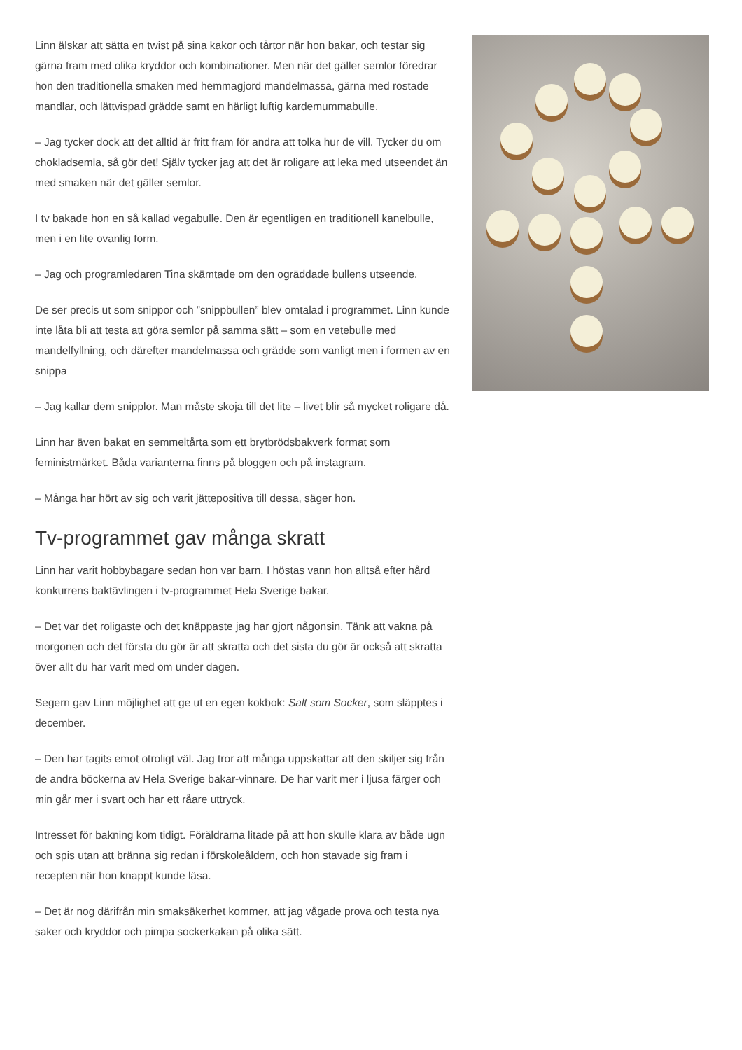Linn älskar att sätta en twist på sina kakor och tårtor när hon bakar, och testar sig gärna fram med olika kryddor och kombinationer. Men när det gäller semlor föredrar hon den traditionella smaken med hemmagjord mandelmassa, gärna med rostade mandlar, och lättvispad grädde samt en härligt luftig kardemummabulle.
– Jag tycker dock att det alltid är fritt fram för andra att tolka hur de vill. Tycker du om chokladsemla, så gör det! Själv tycker jag att det är roligare att leka med utseendet än med smaken när det gäller semlor.
I tv bakade hon en så kallad vegabulle. Den är egentligen en traditionell kanelbulle, men i en lite ovanlig form.
– Jag och programledaren Tina skämtade om den ogräddade bullens utseende.
De ser precis ut som snippor och ”snippbullen” blev omtalad i programmet. Linn kunde inte låta bli att testa att göra semlor på samma sätt – som en vetebulle med mandelfyllning, och därefter mandelmassa och grädde som vanligt men i formen av en snippa
– Jag kallar dem snipplor. Man måste skoja till det lite – livet blir så mycket roligare då.
Linn har även bakat en semmeltårta som ett brytbrödsbakverk format som feministmärket. Båda varianterna finns på bloggen och på instagram.
– Många har hört av sig och varit jättepositiva till dessa, säger hon.
Tv-programmet gav många skratt
Linn har varit hobbybagare sedan hon var barn. I höstas vann hon alltså efter hård konkurrens baktävlingen i tv-programmet Hela Sverige bakar.
– Det var det roligaste och det knäppaste jag har gjort någonsin. Tänk att vakna på morgonen och det första du gör är att skratta och det sista du gör är också att skratta över allt du har varit med om under dagen.
Segern gav Linn möjlighet att ge ut en egen kokbok: Salt som Socker, som släpptes i december.
– Den har tagits emot otroligt väl. Jag tror att många uppskattar att den skiljer sig från de andra böckerna av Hela Sverige bakar-vinnare. De har varit mer i ljusa färger och min går mer i svart och har ett råare uttryck.
Intresset för bakning kom tidigt. Föräldrarna litade på att hon skulle klara av både ugn och spis utan att bränna sig redan i förskoleåldern, och hon stavade sig fram i recepten när hon knappt kunde läsa.
– Det är nog därifrån min smaksäkerhet kommer, att jag vågade prova och testa nya saker och kryddor och pimpa sockerkakan på olika sätt.